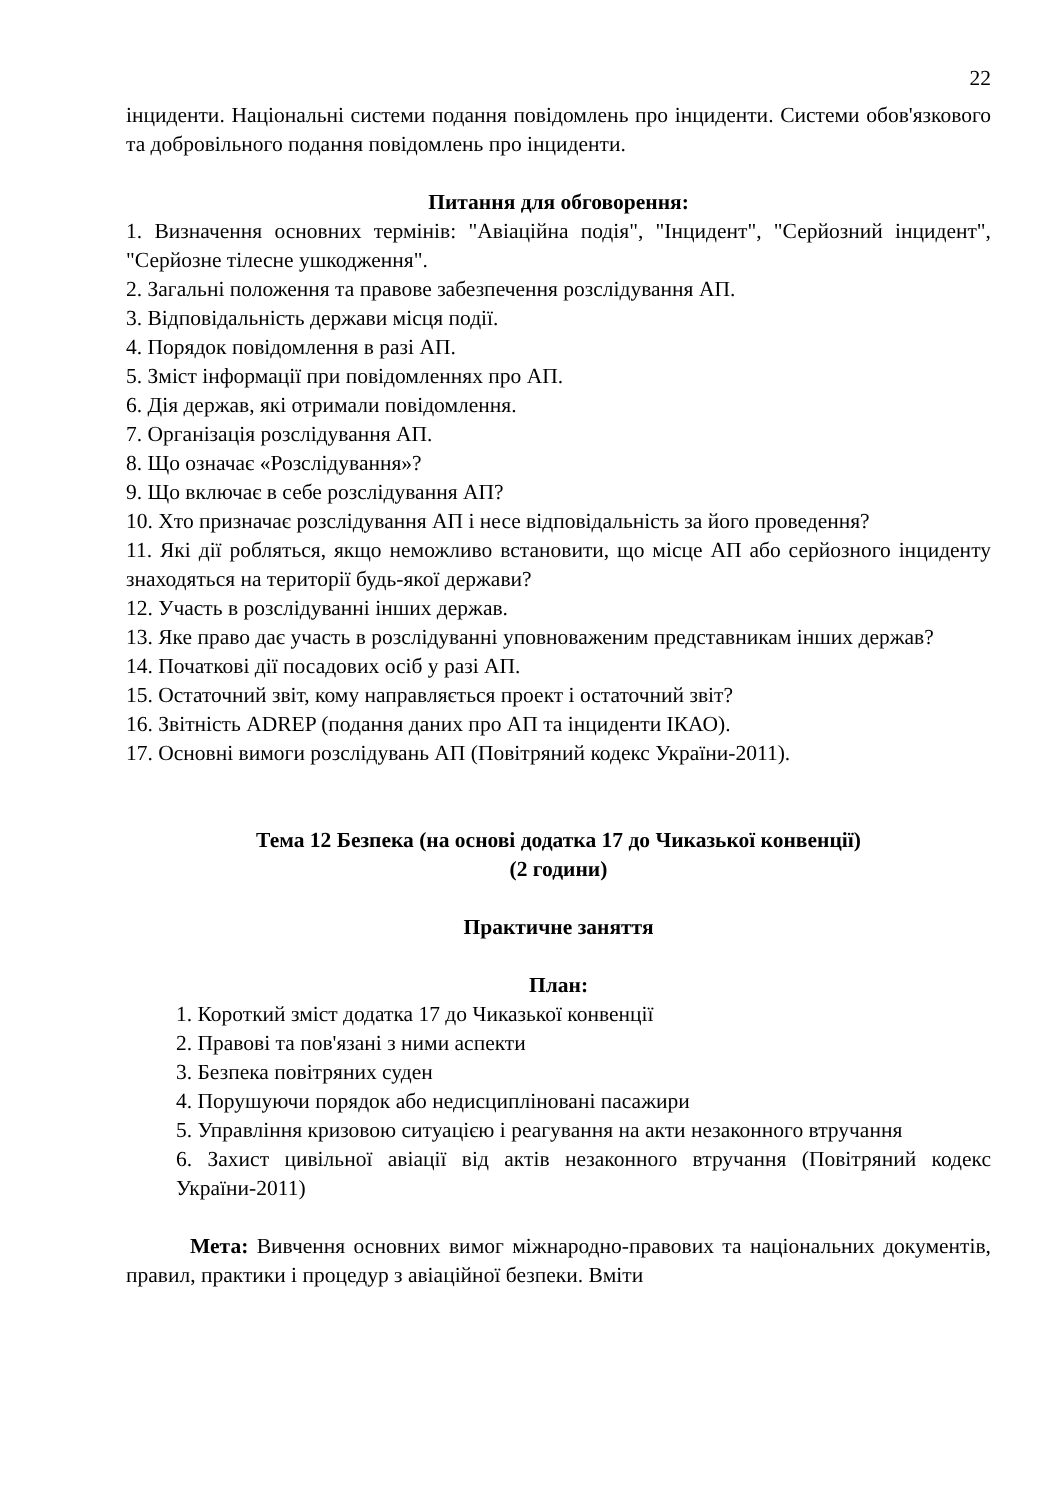22
інциденти. Національні системи подання повідомлень про інциденти. Системи обов'язкового та добровільного подання повідомлень про інциденти.
Питання для обговорення:
1. Визначення основних термінів: "Авіаційна подія", "Інцидент", "Серйозний інцидент", "Серйозне тілесне ушкодження".
2. Загальні положення та правове забезпечення розслідування АП.
3. Відповідальність держави місця події.
4. Порядок повідомлення в разі АП.
5. Зміст інформації при повідомленнях про АП.
6. Дія держав, які отримали повідомлення.
7. Організація розслідування АП.
8. Що означає «Розслідування»?
9. Що включає в себе розслідування АП?
10. Хто призначає розслідування АП і несе відповідальність за його проведення?
11. Які дії робляться, якщо неможливо встановити, що місце АП або серйозного інциденту знаходяться на території будь-якої держави?
12. Участь в розслідуванні інших держав.
13. Яке право дає участь в розслідуванні уповноваженим представникам інших держав?
14. Початкові дії посадових осіб у разі АП.
15. Остаточний звіт, кому направляється проект і остаточний звіт?
16. Звітність ADREP (подання даних про АП та інциденти ІКАО).
17. Основні вимоги розслідувань АП (Повітряний кодекс України-2011).
Тема 12 Безпека (на основі додатка 17 до Чиказької конвенції)
(2 години)
Практичне заняття
План:
1. Короткий зміст додатка 17 до Чиказької конвенції
2. Правові та пов'язані з ними аспекти
3. Безпека повітряних суден
4. Порушуючи порядок або недисципліновані пасажири
5. Управління кризовою ситуацією і реагування на акти незаконного втручання
6. Захист цивільної авіації від актів незаконного втручання (Повітряний кодекс України-2011)
Мета: Вивчення основних вимог міжнародно-правових та національних документів, правил, практики і процедур з авіаційної безпеки. Вміти